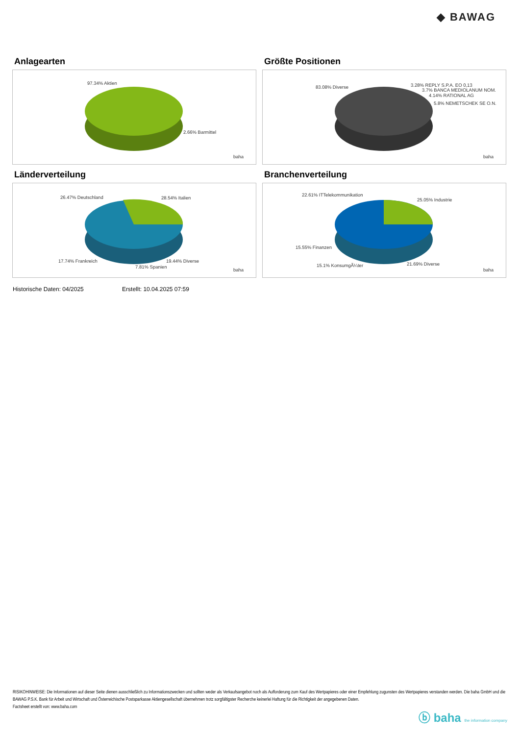◆ BAWAG
Anlagearten
97.34% Aktien
2.66% Barmittel
baha
Größte Positionen
83.08% Diverse
3.28% REPLY S.P.A. EO 0,13
3.7% BANCA MEDIOLANUM NOM.
4.14% RATIONAL AG
5.8% NEMETSCHEK SE O.N.
baha
Länderverteilung
26.47% Deutschland
28.54% Italien
17.74% Frankreich
19.44% Diverse
7.81% Spanien
baha
Branchenverteilung
22.61% ITTelekommunikation
25.05% Industrie
15.55% Finanzen
15.1% KonsumgÃ¼ter
21.69% Diverse
baha
Historische Daten: 04/2025 Erstellt: 10.04.2025 07:59
RISIKOHINWEISE: Die Informationen auf dieser Seite dienen ausschließlich zu Informationszwecken und sollten weder als Verkaufsangebot noch als Aufforderung zum Kauf des Wertpapieres oder einer Empfehlung zugunsten des Wertpapieres verstanden werden. Die baha GmbH und die BAWAG P.S.K. Bank für Arbeit und Wirtschaft und Österreichische Postsparkasse Aktiengesellschaft übernehmen trotz sorgfältigster Recherche keinerlei Haftung für die Richtigkeit der angegebenen Daten.
Factsheet erstellt von: www.baha.com
ⓑ baha the information company